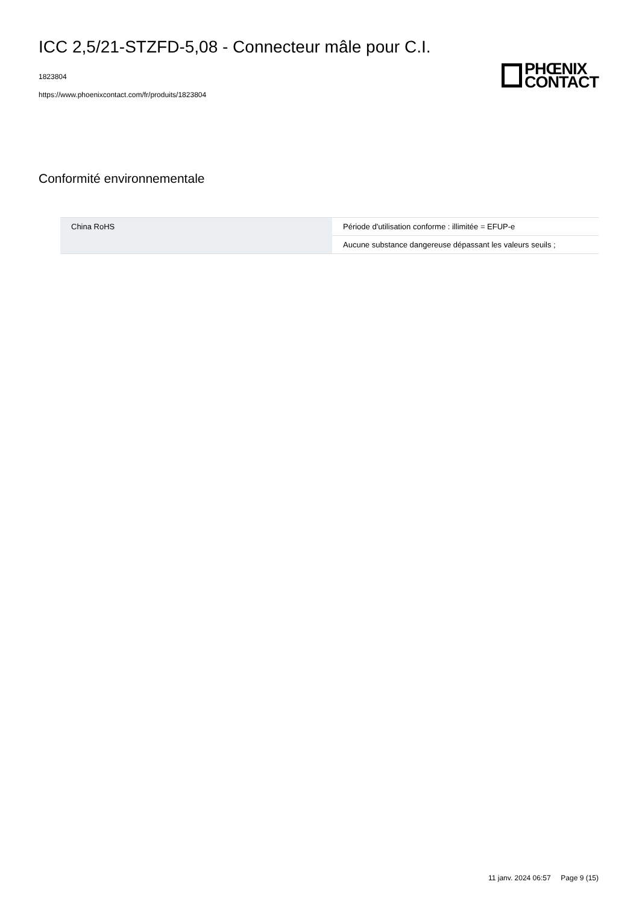ICC 2,5/21-STZFD-5,08 - Connecteur mâle pour C.I.
1823804
https://www.phoenixcontact.com/fr/produits/1823804
PHŒNIX
CONTACT
Conformité environnementale
| China RoHS | Période d'utilisation conforme : illimitée = EFUP-e |
| | Aucune substance dangereuse dépassant les valeurs seuils ; |
11 janv. 2024 06:57 Page 9 (15)